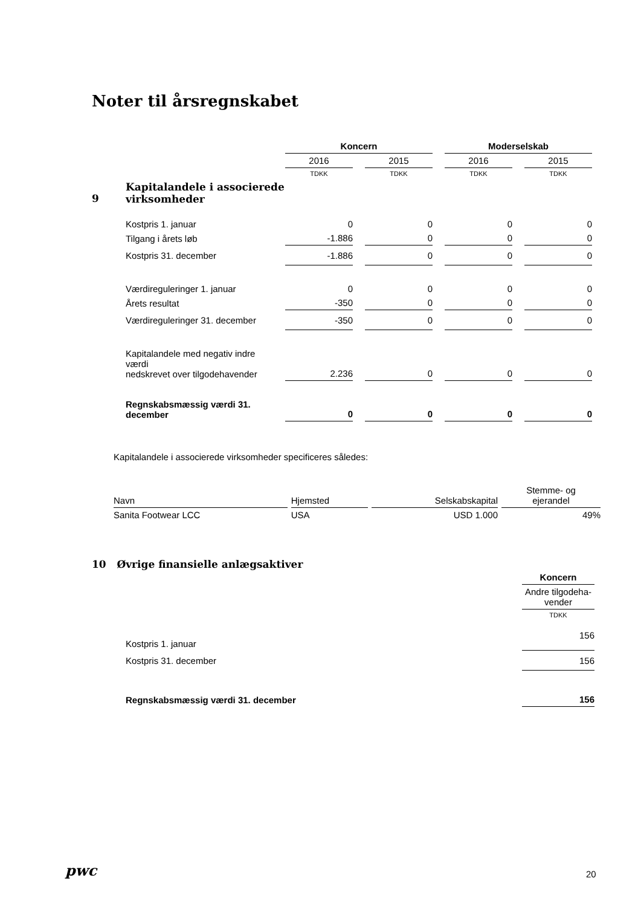Noter til årsregnskabet
| | | Koncern | | Moderselskab | |
| --- | --- | --- | --- | --- | --- |
| | | 2016 | 2015 | 2016 | 2015 |
| | | TDKK | TDKK | TDKK | TDKK |
| 9 | Kapitalandele i associerede virksomheder | | | | |
| | Kostpris 1. januar | 0 | 0 | 0 | 0 |
| | Tilgang i årets løb | -1.886 | 0 | 0 | 0 |
| | Kostpris 31. december | -1.886 | 0 | 0 | 0 |
| | Værdireguleringer 1. januar | 0 | 0 | 0 | 0 |
| | Årets resultat | -350 | 0 | 0 | 0 |
| | Værdireguleringer 31. december | -350 | 0 | 0 | 0 |
| | Kapitalandele med negativ indre værdi nedskrevet over tilgodehavender | 2.236 | 0 | 0 | 0 |
| | Regnskabsmæssig værdi 31. december | 0 | 0 | 0 | 0 |
Kapitalandele i associerede virksomheder specificeres således:
| Navn | Hjemsted | Selskabskapital | Stemme- og ejerandel |
| --- | --- | --- | --- |
| Sanita Footwear LCC | USA | USD 1.000 | 49% |
10 Øvrige finansielle anlægsaktiver
| | | Koncern |
| | | Andre tilgodeha- vender |
| | | TDKK |
| | Kostpris 1. januar | 156 |
| | Kostpris 31. december | 156 |
| | Regnskabsmæssig værdi 31. december | 156 |
pwc 20